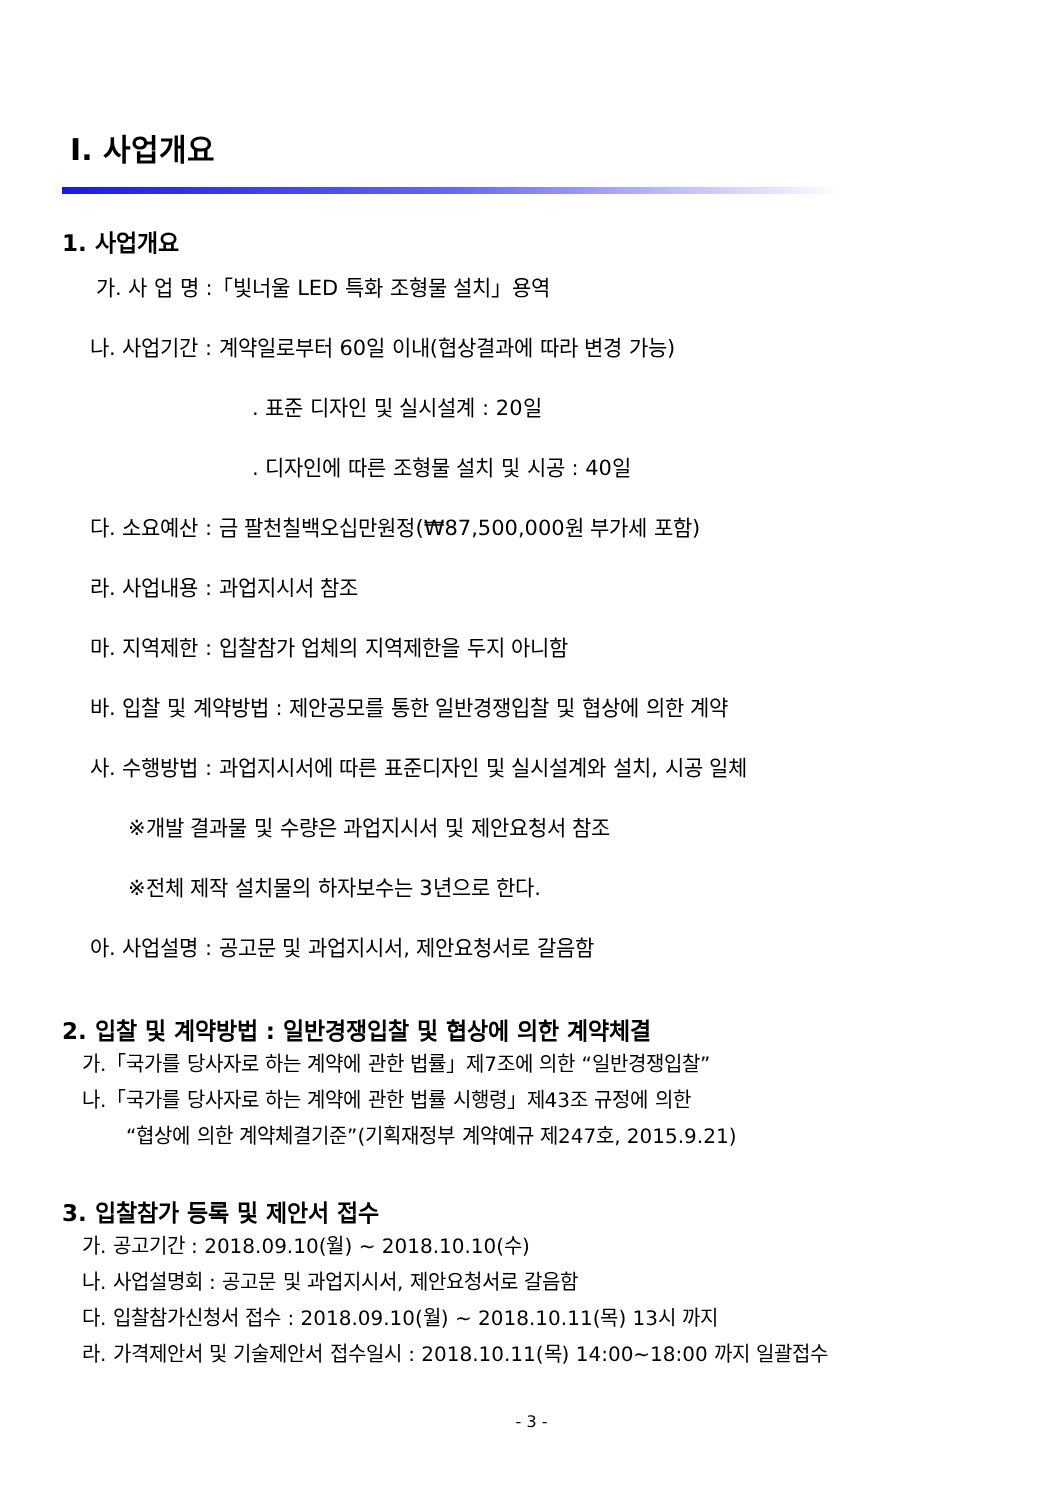I. 사업개요
1. 사업개요
가. 사 업 명 :「빛너울 LED 특화 조형물 설치」용역
나. 사업기간 : 계약일로부터 60일 이내(협상결과에 따라 변경 가능)
. 표준 디자인 및 실시설계 : 20일
. 디자인에 따른 조형물 설치 및 시공 : 40일
다. 소요예산 : 금 팔천칠백오십만원정(₩87,500,000원 부가세 포함)
라. 사업내용 : 과업지시서 참조
마. 지역제한 : 입찰참가 업체의 지역제한을 두지 아니함
바. 입찰 및 계약방법 : 제안공모를 통한 일반경쟁입찰 및 협상에 의한 계약
사. 수행방법 : 과업지시서에 따른 표준디자인 및 실시설계와 설치, 시공 일체
※개발 결과물 및 수량은 과업지시서 및 제안요청서 참조
※전체 제작 설치물의 하자보수는 3년으로 한다.
아. 사업설명 : 공고문 및 과업지시서, 제안요청서로 갈음함
2. 입찰 및 계약방법 : 일반경쟁입찰 및 협상에 의한 계약체결
가.「국가를 당사자로 하는 계약에 관한 법률」제7조에 의한 “일반경쟁입찰”
나.「국가를 당사자로 하는 계약에 관한 법률 시행령」제43조 규정에 의한
“협상에 의한 계약체결기준”(기획재정부 계약예규 제247호, 2015.9.21)
3. 입찰참가 등록 및 제안서 접수
가. 공고기간 : 2018.09.10(월) ~ 2018.10.10(수)
나. 사업설명회 : 공고문 및 과업지시서, 제안요청서로 갈음함
다. 입찰참가신청서 접수 : 2018.09.10(월) ~ 2018.10.11(목) 13시 까지
라. 가격제안서 및 기술제안서 접수일시 : 2018.10.11(목) 14:00~18:00 까지 일괄접수
- 3 -